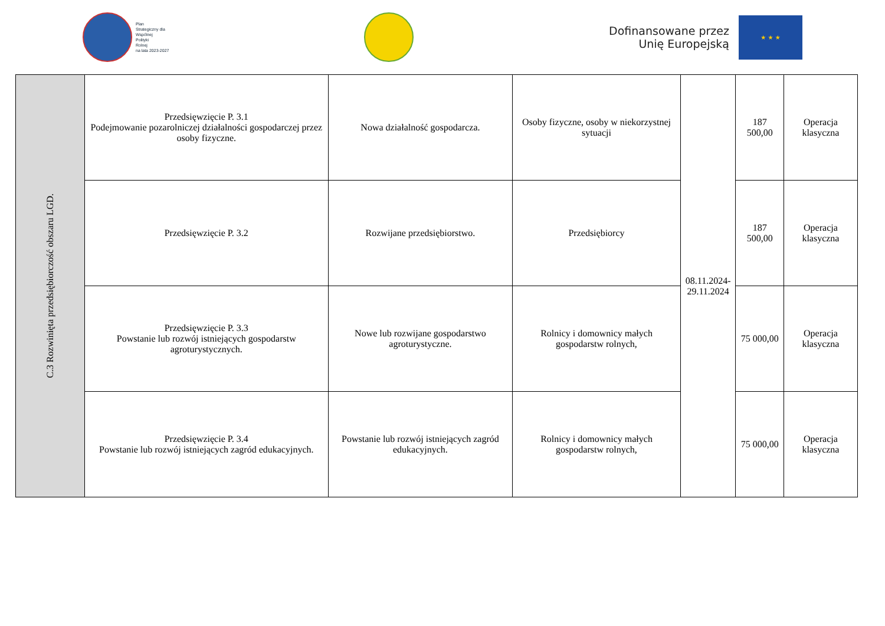Plan
Strategiczny dla
Wspólnej
Polityki
Rolnej
na lata 2023-2027
Dofinansowane przez
Unię Europejską
★ ★ ★
| C.3 Rozwinięta przedsiębiorczość obszaru LGD. | Przedsięwzięcie P. 3.1 Podejmowanie pozarolniczej działalności gospodarczej przez osoby fizyczne. | Nowa działalność gospodarcza. | Osoby fizyczne, osoby w niekorzystnej sytuacji | 08.11.2024- 29.11.2024 | 187 500,00 | Operacja klasyczna |
| | Przedsięwzięcie P. 3.2 | Rozwijane przedsiębiorstwo. | Przedsiębiorcy | | 187 500,00 | Operacja klasyczna |
| | Przedsięwzięcie P. 3.3 Powstanie lub rozwój istniejących gospodarstw agroturystycznych. | Nowe lub rozwijane gospodarstwo agroturystyczne. | Rolnicy i domownicy małych gospodarstw rolnych, | | 75 000,00 | Operacja klasyczna |
| | Przedsięwzięcie P. 3.4 Powstanie lub rozwój istniejących zagród edukacyjnych. | Powstanie lub rozwój istniejących zagród edukacyjnych. | Rolnicy i domownicy małych gospodarstw rolnych, | | 75 000,00 | Operacja klasyczna |